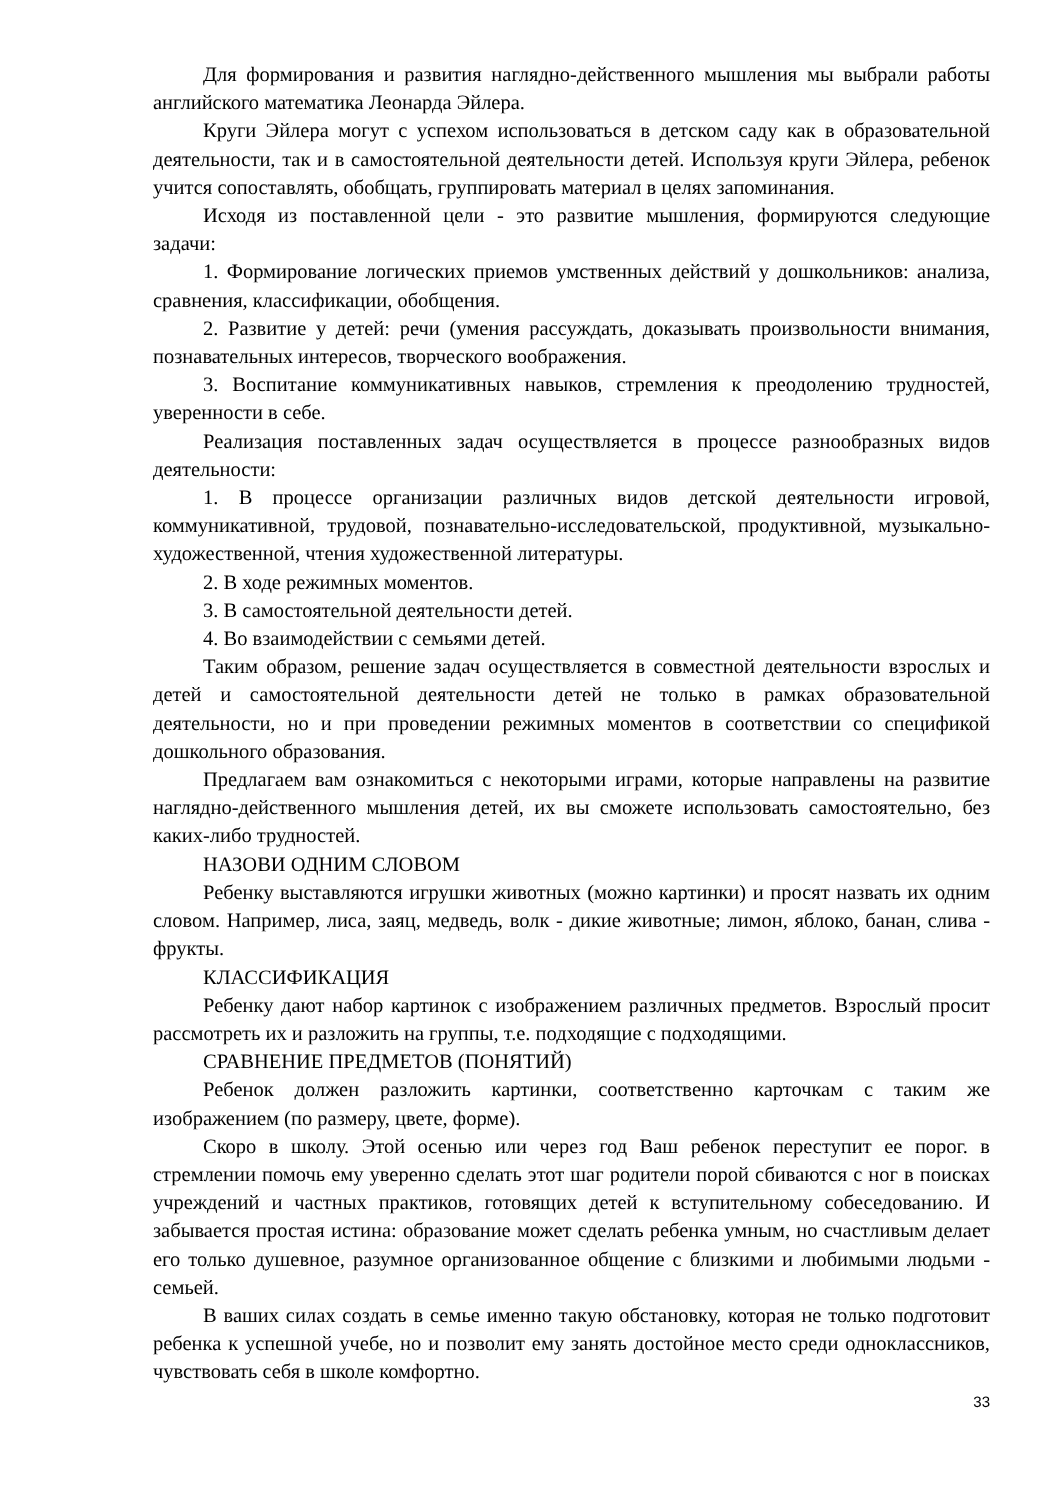Для формирования и развития наглядно-действенного мышления мы выбрали работы английского математика Леонарда Эйлера.
Круги Эйлера могут с успехом использоваться в детском саду как в образовательной деятельности, так и в самостоятельной деятельности детей. Используя круги Эйлера, ребенок учится сопоставлять, обобщать, группировать материал в целях запоминания.
Исходя из поставленной цели - это развитие мышления, формируются следующие задачи:
1. Формирование логических приемов умственных действий у дошкольников: анализа, сравнения, классификации, обобщения.
2. Развитие у детей: речи (умения рассуждать, доказывать произвольности внимания, познавательных интересов, творческого воображения.
3. Воспитание коммуникативных навыков, стремления к преодолению трудностей, уверенности в себе.
Реализация поставленных задач осуществляется в процессе разнообразных видов деятельности:
1. В процессе организации различных видов детской деятельности игровой, коммуникативной, трудовой, познавательно-исследовательской, продуктивной, музыкально-художественной, чтения художественной литературы.
2. В ходе режимных моментов.
3. В самостоятельной деятельности детей.
4. Во взаимодействии с семьями детей.
Таким образом, решение задач осуществляется в совместной деятельности взрослых и детей и самостоятельной деятельности детей не только в рамках образовательной деятельности, но и при проведении режимных моментов в соответствии со спецификой дошкольного образования.
Предлагаем вам ознакомиться с некоторыми играми, которые направлены на развитие наглядно-действенного мышления детей, их вы сможете использовать самостоятельно, без каких-либо трудностей.
НАЗОВИ ОДНИМ СЛОВОМ
Ребенку выставляются игрушки животных (можно картинки) и просят назвать их одним словом. Например, лиса, заяц, медведь, волк - дикие животные; лимон, яблоко, банан, слива - фрукты.
КЛАССИФИКАЦИЯ
Ребенку дают набор картинок с изображением различных предметов. Взрослый просит рассмотреть их и разложить на группы, т.е. подходящие с подходящими.
СРАВНЕНИЕ ПРЕДМЕТОВ (ПОНЯТИЙ)
Ребенок должен разложить картинки, соответственно карточкам с таким же изображением (по размеру, цвете, форме).
Скоро в школу. Этой осенью или через год Ваш ребенок переступит ее порог. в стремлении помочь ему уверенно сделать этот шаг родители порой сбиваются с ног в поисках учреждений и частных практиков, готовящих детей к вступительному собеседованию. И забывается простая истина: образование может сделать ребенка умным, но счастливым делает его только душевное, разумное организованное общение с близкими и любимыми людьми - семьей.
В ваших силах создать в семье именно такую обстановку, которая не только подготовит ребенка к успешной учебе, но и позволит ему занять достойное место среди одноклассников, чувствовать себя в школе комфортно.
33